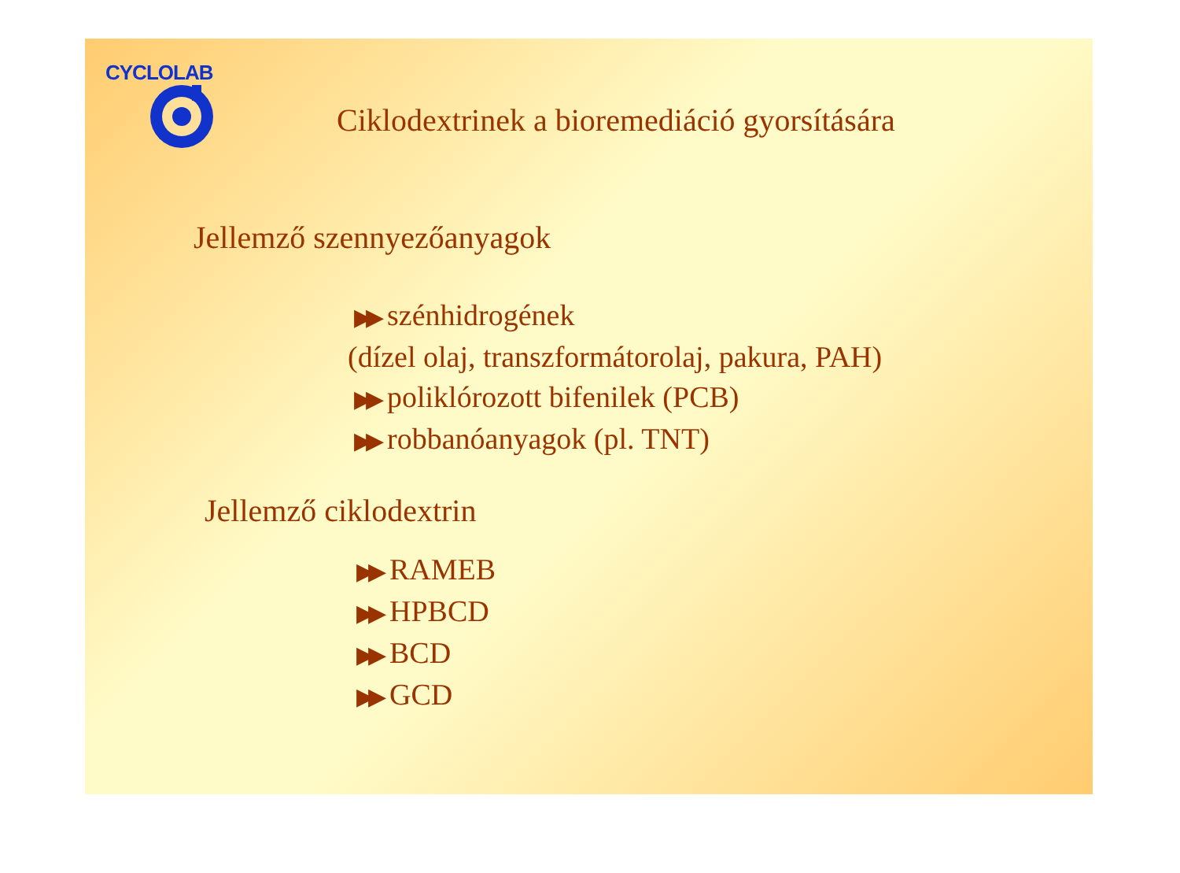CYCLOLAB
Ciklodextrinek a bioremediáció gyorsítására
Jellemző szennyezőanyagok
▶▶ szénhidrogének
(dízel olaj, transzformátorolaj, pakura, PAH)
▶▶ poliklórozott bifenilek (PCB)
▶▶ robbanóanyagok (pl. TNT)
Jellemző ciklodextrin
▶▶ RAMEB
▶▶ HPBCD
▶▶ BCD
▶▶ GCD